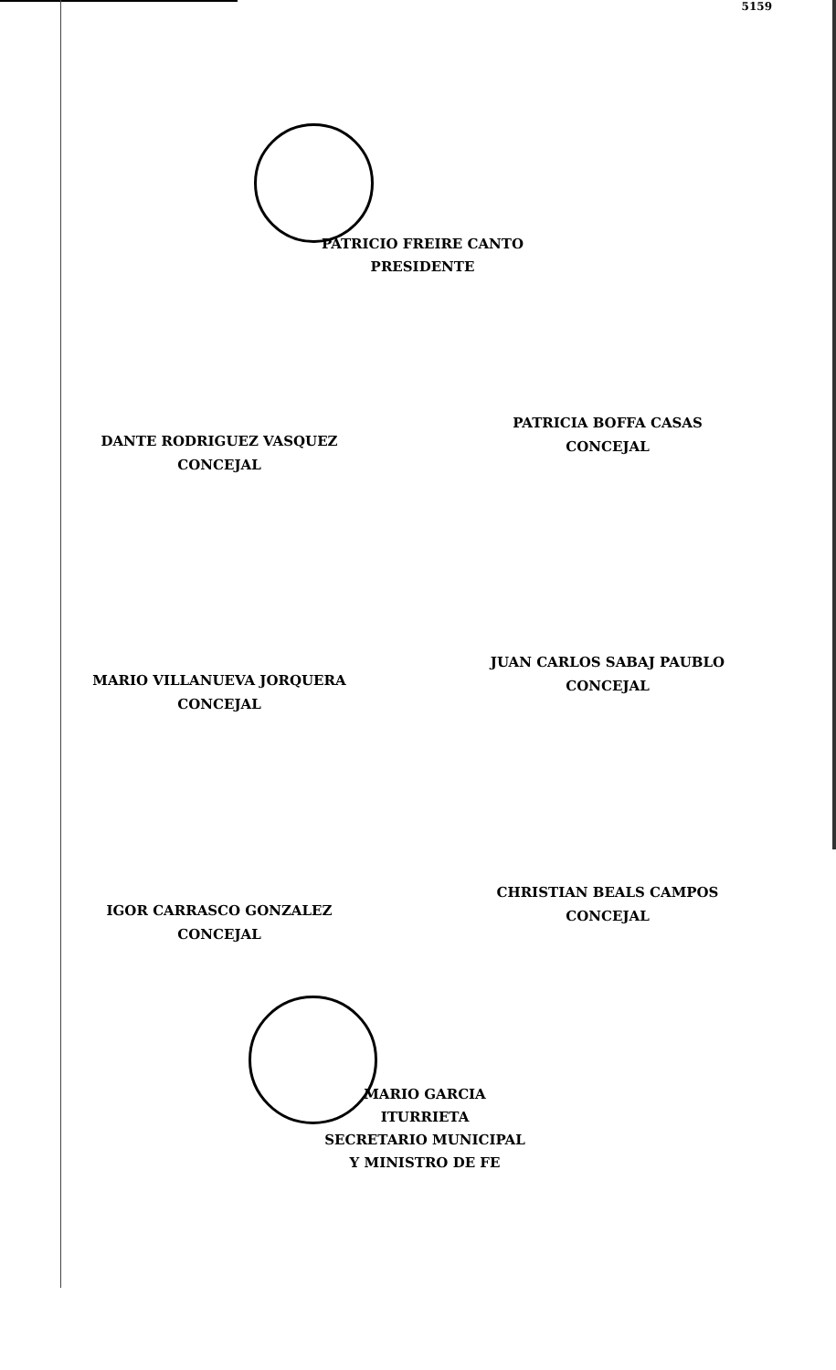5159
PATRICIO FREIRE CANTO
PRESIDENTE
DANTE RODRIGUEZ VASQUEZ
CONCEJAL
PATRICIA BOFFA CASAS
CONCEJAL
MARIO VILLANUEVA JORQUERA
CONCEJAL
JUAN CARLOS SABAJ PAUBLO
CONCEJAL
IGOR CARRASCO GONZALEZ
CONCEJAL
CHRISTIAN BEALS CAMPOS
CONCEJAL
MARIO GARCIA ITURRIETA
SECRETARIO MUNICIPAL
Y MINISTRO DE FE